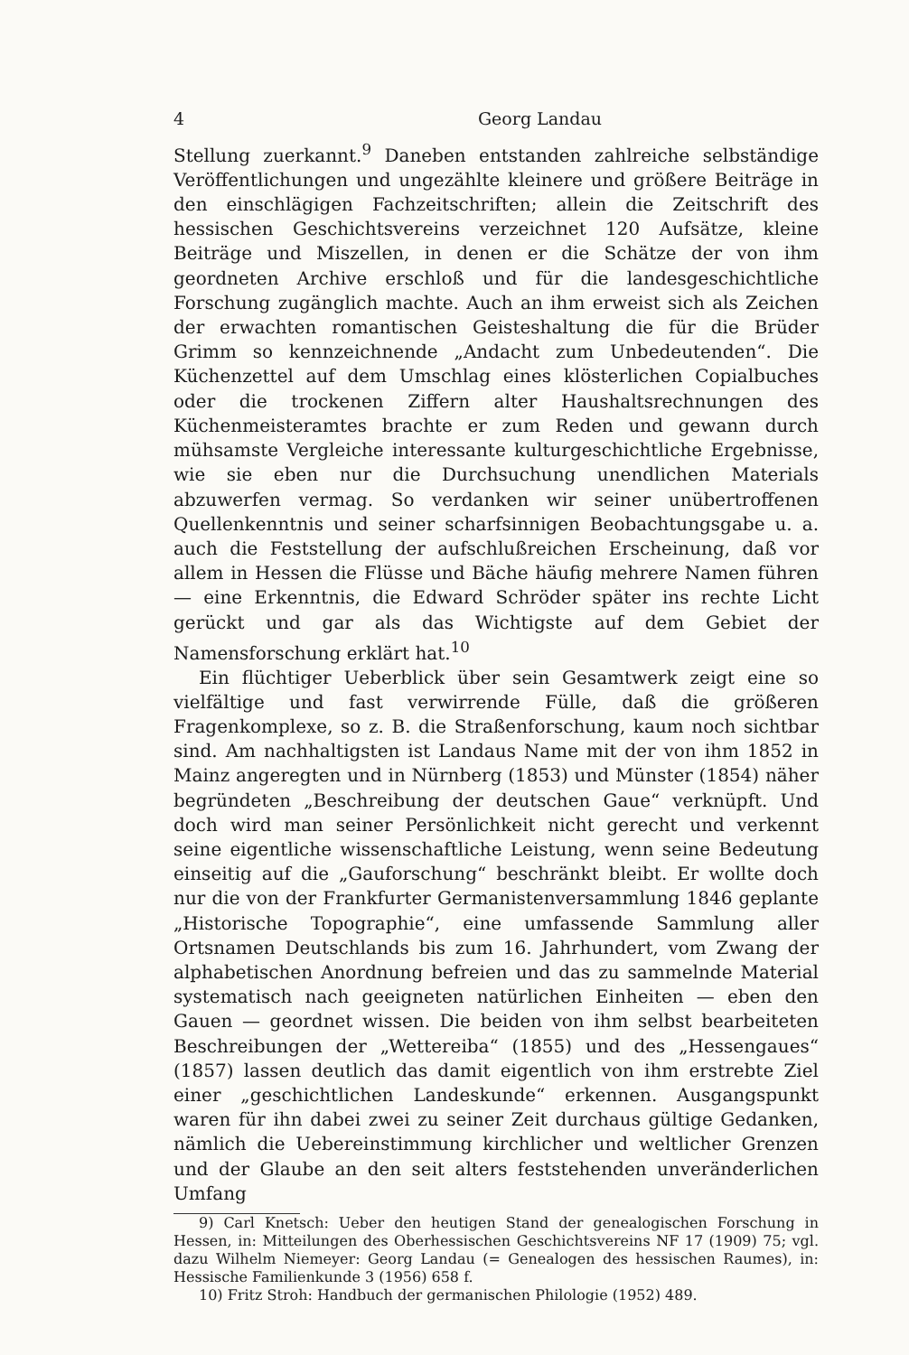4 Georg Landau
Stellung zuerkannt.<sup>9</sup> Daneben entstanden zahlreiche selbständige Veröffentlichungen und ungezählte kleinere und größere Beiträge in den einschlägigen Fachzeitschriften; allein die Zeitschrift des hessischen Geschichtsvereins verzeichnet 120 Aufsätze, kleine Beiträge und Miszellen, in denen er die Schätze der von ihm geordneten Archive erschloß und für die landesgeschichtliche Forschung zugänglich machte. Auch an ihm erweist sich als Zeichen der erwachten romantischen Geisteshaltung die für die Brüder Grimm so kennzeichnende „Andacht zum Unbedeutenden“. Die Küchenzettel auf dem Umschlag eines klösterlichen Copialbuches oder die trockenen Ziffern alter Haushaltsrechnungen des Küchenmeisteramtes brachte er zum Reden und gewann durch mühsamste Vergleiche interessante kulturgeschichtliche Ergebnisse, wie sie eben nur die Durchsuchung unendlichen Materials abzuwerfen vermag. So verdanken wir seiner unübertroffenen Quellenkenntnis und seiner scharfsinnigen Beobachtungsgabe u. a. auch die Feststellung der aufschlußreichen Erscheinung, daß vor allem in Hessen die Flüsse und Bäche häufig mehrere Namen führen — eine Erkenntnis, die Edward Schröder später ins rechte Licht gerückt und gar als das Wichtigste auf dem Gebiet der Namensforschung erklärt hat.<sup>10</sup>
Ein flüchtiger Ueberblick über sein Gesamtwerk zeigt eine so vielfältige und fast verwirrende Fülle, daß die größeren Fragenkomplexe, so z. B. die Straßenforschung, kaum noch sichtbar sind. Am nachhaltigsten ist Landaus Name mit der von ihm 1852 in Mainz angeregten und in Nürnberg (1853) und Münster (1854) näher begründeten „Beschreibung der deutschen Gaue“ verknüpft. Und doch wird man seiner Persönlichkeit nicht gerecht und verkennt seine eigentliche wissenschaftliche Leistung, wenn seine Bedeutung einseitig auf die „Gauforschung“ beschränkt bleibt. Er wollte doch nur die von der Frankfurter Germanistenversammlung 1846 geplante „Historische Topographie“, eine umfassende Sammlung aller Ortsnamen Deutschlands bis zum 16. Jahrhundert, vom Zwang der alphabetischen Anordnung befreien und das zu sammelnde Material systematisch nach geeigneten natürlichen Einheiten — eben den Gauen — geordnet wissen. Die beiden von ihm selbst bearbeiteten Beschreibungen der „Wettereiba“ (1855) und des „Hessengaues“ (1857) lassen deutlich das damit eigentlich von ihm erstrebte Ziel einer „geschichtlichen Landeskunde“ erkennen. Ausgangspunkt waren für ihn dabei zwei zu seiner Zeit durchaus gültige Gedanken, nämlich die Uebereinstimmung kirchlicher und weltlicher Grenzen und der Glaube an den seit alters feststehenden unveränderlichen Umfang
9) Carl Knetsch: Ueber den heutigen Stand der genealogischen Forschung in Hessen, in: Mitteilungen des Oberhessischen Geschichtsvereins NF 17 (1909) 75; vgl. dazu Wilhelm Niemeyer: Georg Landau (= Genealogen des hessischen Raumes), in: Hessische Familienkunde 3 (1956) 658 f.
10) Fritz Stroh: Handbuch der germanischen Philologie (1952) 489.